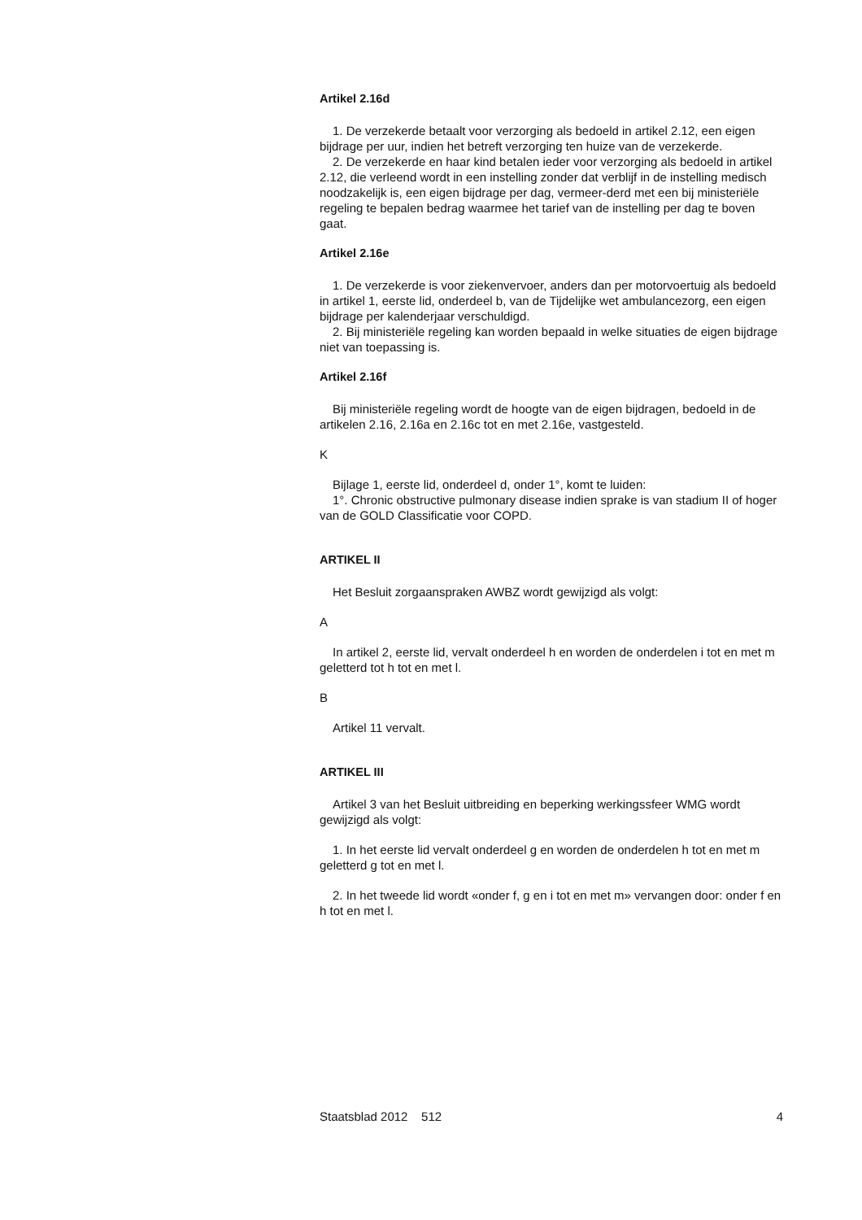Artikel 2.16d
1. De verzekerde betaalt voor verzorging als bedoeld in artikel 2.12, een eigen bijdrage per uur, indien het betreft verzorging ten huize van de verzekerde.
2. De verzekerde en haar kind betalen ieder voor verzorging als bedoeld in artikel 2.12, die verleend wordt in een instelling zonder dat verblijf in de instelling medisch noodzakelijk is, een eigen bijdrage per dag, vermeer-derd met een bij ministeriële regeling te bepalen bedrag waarmee het tarief van de instelling per dag te boven gaat.
Artikel 2.16e
1. De verzekerde is voor ziekenvervoer, anders dan per motorvoertuig als bedoeld in artikel 1, eerste lid, onderdeel b, van de Tijdelijke wet ambulancezorg, een eigen bijdrage per kalenderjaar verschuldigd.
2. Bij ministeriële regeling kan worden bepaald in welke situaties de eigen bijdrage niet van toepassing is.
Artikel 2.16f
Bij ministeriële regeling wordt de hoogte van de eigen bijdragen, bedoeld in de artikelen 2.16, 2.16a en 2.16c tot en met 2.16e, vastgesteld.
K
Bijlage 1, eerste lid, onderdeel d, onder 1°, komt te luiden:
1°. Chronic obstructive pulmonary disease indien sprake is van stadium II of hoger van de GOLD Classificatie voor COPD.
ARTIKEL II
Het Besluit zorgaanspraken AWBZ wordt gewijzigd als volgt:
A
In artikel 2, eerste lid, vervalt onderdeel h en worden de onderdelen i tot en met m geletterd tot h tot en met l.
B
Artikel 11 vervalt.
ARTIKEL III
Artikel 3 van het Besluit uitbreiding en beperking werkingssfeer WMG wordt gewijzigd als volgt:
1. In het eerste lid vervalt onderdeel g en worden de onderdelen h tot en met m geletterd g tot en met l.
2. In het tweede lid wordt «onder f, g en i tot en met m» vervangen door: onder f en h tot en met l.
Staatsblad 2012 512 4